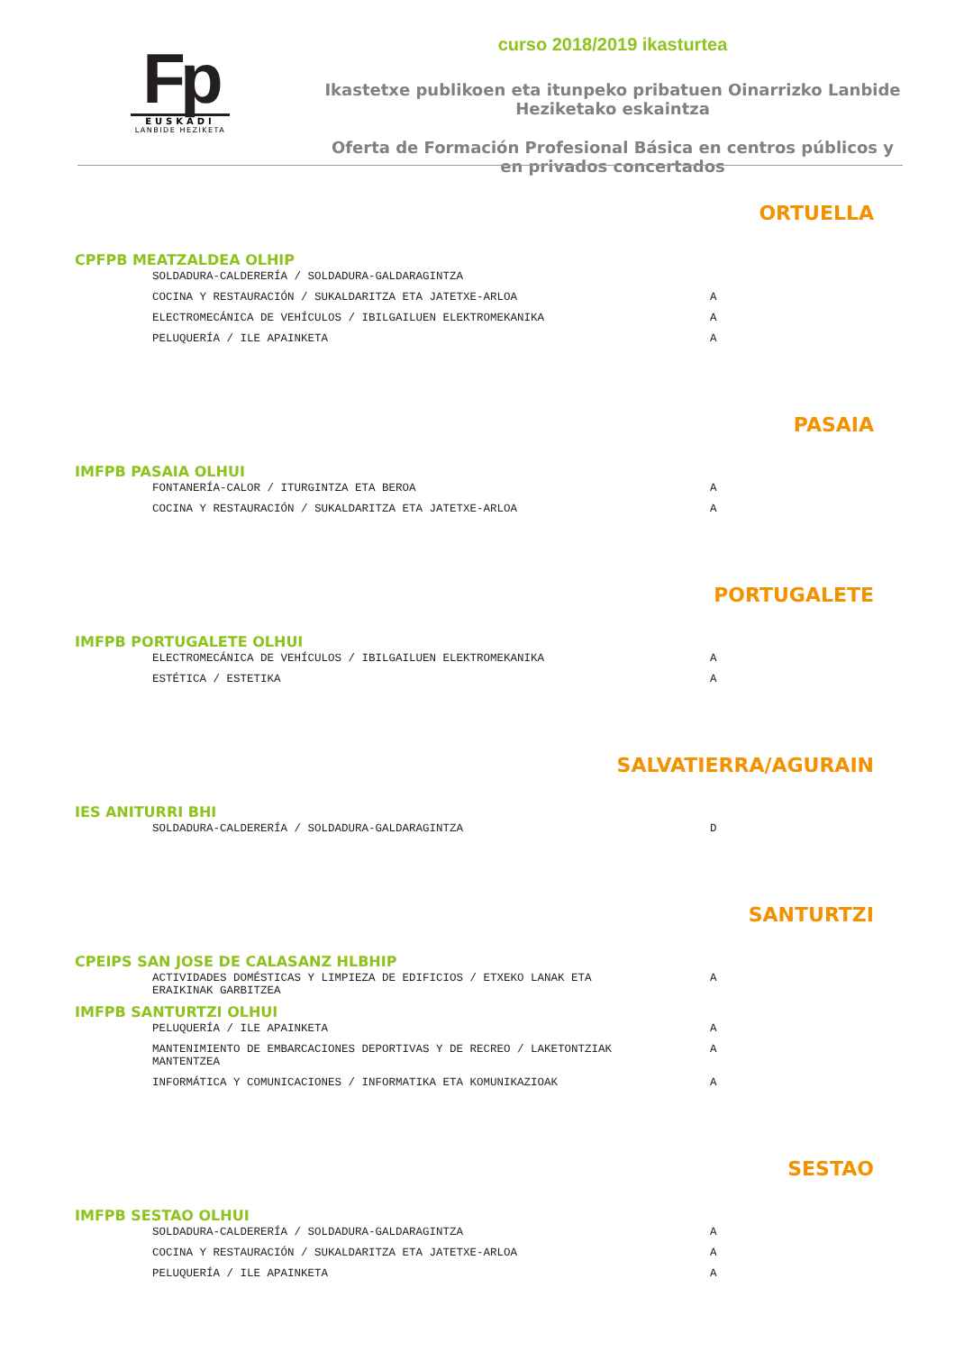Fp
EUSKADI
LANBIDE HEZIKETA
curso 2018/2019 ikasturtea
Ikastetxe publikoen eta itunpeko pribatuen Oinarrizko Lanbide Heziketako eskaintza
Oferta de Formación Profesional Básica en centros públicos y en privados concertados
ORTUELLA
CPFPB MEATZALDEA OLHIP
| SOLDADURA-CALDERERÍA / SOLDADURA-GALDARAGINTZA | |
| COCINA Y RESTAURACIÓN / SUKALDARITZA ETA JATETXE-ARLOA | A |
| ELECTROMECÁNICA DE VEHÍCULOS / IBILGAILUEN ELEKTROMEKANIKA | A |
| PELUQUERÍA / ILE APAINKETA | A |
PASAIA
IMFPB PASAIA OLHUI
| FONTANERÍA-CALOR / ITURGINTZA ETA BEROA | A |
| COCINA Y RESTAURACIÓN / SUKALDARITZA ETA JATETXE-ARLOA | A |
PORTUGALETE
IMFPB PORTUGALETE OLHUI
| ELECTROMECÁNICA DE VEHÍCULOS / IBILGAILUEN ELEKTROMEKANIKA | A |
| ESTÉTICA / ESTETIKA | A |
SALVATIERRA/AGURAIN
IES ANITURRI BHI
| SOLDADURA-CALDERERÍA / SOLDADURA-GALDARAGINTZA | D |
SANTURTZI
CPEIPS SAN JOSE DE CALASANZ HLBHIP
| ACTIVIDADES DOMÉSTICAS Y LIMPIEZA DE EDIFICIOS / ETXEKO LANAK ETA ERAIKINAK GARBITZEA | A |
IMFPB SANTURTZI OLHUI
| PELUQUERÍA / ILE APAINKETA | A |
| MANTENIMIENTO DE EMBARCACIONES DEPORTIVAS Y DE RECREO / LAKETONTZIAK MANTENTZEA | A |
| INFORMÁTICA Y COMUNICACIONES / INFORMATIKA ETA KOMUNIKAZIOAK | A |
SESTAO
IMFPB SESTAO OLHUI
| SOLDADURA-CALDERERÍA / SOLDADURA-GALDARAGINTZA | A |
| COCINA Y RESTAURACIÓN / SUKALDARITZA ETA JATETXE-ARLOA | A |
| PELUQUERÍA / ILE APAINKETA | A |